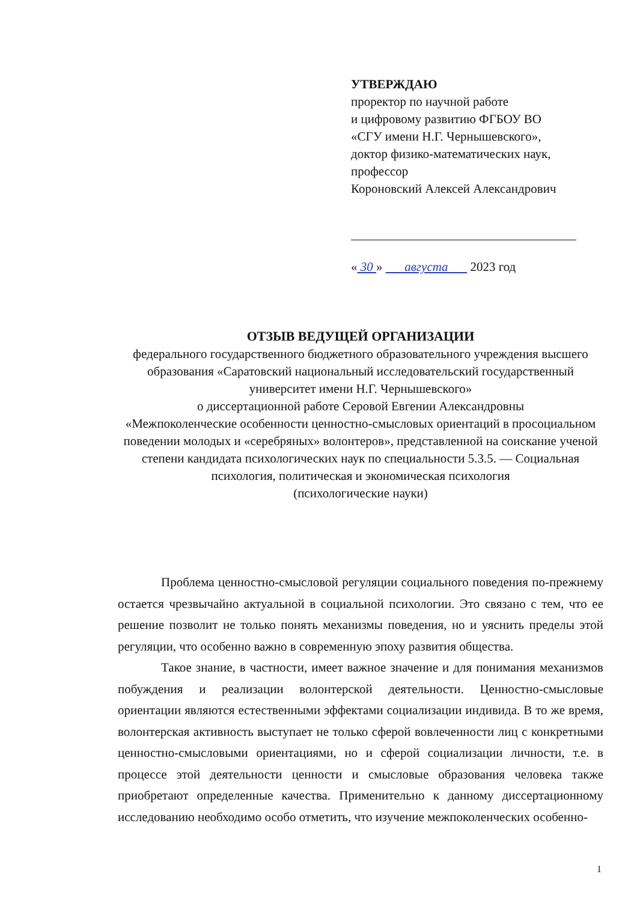УТВЕРЖДАЮ
проректор по научной работе
и цифровому развитию ФГБОУ ВО
«СГУ имени Н.Г. Чернышевского»,
доктор физико-математических наук,
профессор
Короновский Алексей Александрович
« 30 » августа 2023 год
ОТЗЫВ ВЕДУЩЕЙ ОРГАНИЗАЦИИ
федерального государственного бюджетного образовательного учреждения высшего образования «Саратовский национальный исследовательский государственный университет имени Н.Г. Чернышевского»
о диссертационной работе Серовой Евгении Александровны
«Межпоколенческие особенности ценностно-смысловых ориентаций в просоциальном поведении молодых и «серебряных» волонтеров», представленной на соискание ученой степени кандидата психологических наук по специальности 5.3.5. — Социальная психология, политическая и экономическая психология
(психологические науки)
Проблема ценностно-смысловой регуляции социального поведения по-прежнему остается чрезвычайно актуальной в социальной психологии. Это связано с тем, что ее решение позволит не только понять механизмы поведения, но и уяснить пределы этой регуляции, что особенно важно в современную эпоху развития общества.
Такое знание, в частности, имеет важное значение и для понимания механизмов побуждения и реализации волонтерской деятельности. Ценностно-смысловые ориентации являются естественными эффектами социализации индивида. В то же время, волонтерская активность выступает не только сферой вовлеченности лиц с конкретными ценностно-смысловыми ориентациями, но и сферой социализации личности, т.е. в процессе этой деятельности ценности и смысловые образования человека также приобретают определенные качества. Применительно к данному диссертационному исследованию необходимо особо отметить, что изучение межпоколенческих особенно-
1